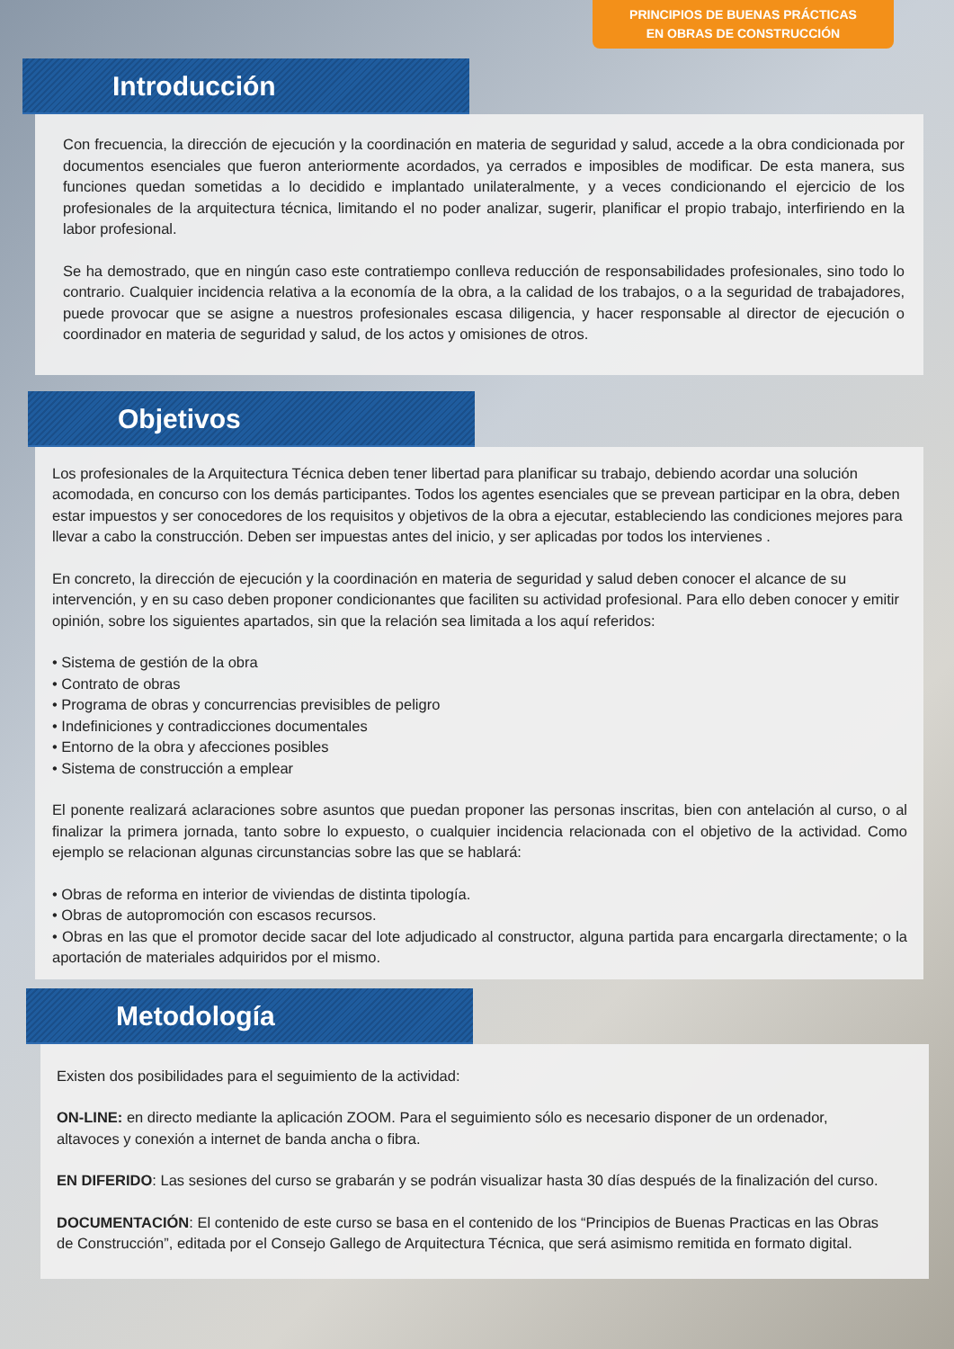PRINCIPIOS DE BUENAS PRÁCTICAS
EN OBRAS DE CONSTRUCCIÓN
Introducción
Con frecuencia, la dirección de ejecución y la coordinación en materia de seguridad y salud, accede a la obra condicionada por documentos esenciales que fueron anteriormente acordados, ya cerrados e imposibles de modificar. De esta manera, sus funciones quedan sometidas a lo decidido e implantado unilateralmente, y a veces condicionando el ejercicio de los profesionales de la arquitectura técnica, limitando el no poder analizar, sugerir, planificar el propio trabajo, interfiriendo en la labor profesional.
Se ha demostrado, que en ningún caso este contratiempo conlleva reducción de responsabilidades profesionales, sino todo lo contrario. Cualquier incidencia relativa a la economía de la obra, a la calidad de los trabajos, o a la seguridad de trabajadores, puede provocar que se asigne a nuestros profesionales escasa diligencia, y hacer responsable al director de ejecución o coordinador en materia de seguridad y salud, de los actos y omisiones de otros.
Objetivos
Los profesionales de la Arquitectura Técnica deben tener libertad para planificar su trabajo, debiendo acordar una solución acomodada, en concurso con los demás participantes. Todos los agentes esenciales que se prevean participar en la obra, deben estar impuestos y ser conocedores de los requisitos y objetivos de la obra a ejecutar, estableciendo las condiciones mejores para llevar a cabo la construcción. Deben ser impuestas antes del inicio, y ser aplicadas por todos los intervienes .
En concreto, la dirección de ejecución y la coordinación en materia de seguridad y salud deben conocer el alcance de su intervención, y en su caso deben proponer condicionantes que faciliten su actividad profesional. Para ello deben conocer y emitir opinión, sobre los siguientes apartados, sin que la relación sea limitada a los aquí referidos:
• Sistema de gestión de la obra
• Contrato de obras
• Programa de obras y concurrencias previsibles de peligro
• Indefiniciones y contradicciones documentales
• Entorno de la obra y afecciones posibles
• Sistema de construcción a emplear
El ponente realizará aclaraciones sobre asuntos que puedan proponer las personas inscritas, bien con antelación al curso, o al finalizar la primera jornada, tanto sobre lo expuesto, o cualquier incidencia relacionada con el objetivo de la actividad. Como ejemplo se relacionan algunas circunstancias sobre las que se hablará:
• Obras de reforma en interior de viviendas de distinta tipología.
• Obras de autopromoción con escasos recursos.
• Obras en las que el promotor decide sacar del lote adjudicado al constructor, alguna partida para encargarla directamente; o la aportación de materiales adquiridos por el mismo.
Metodología
Existen dos posibilidades para el seguimiento de la actividad:
ON-LINE: en directo mediante la aplicación ZOOM. Para el seguimiento sólo es necesario disponer de un ordenador, altavoces y conexión a internet de banda ancha o fibra.
EN DIFERIDO: Las sesiones del curso se grabarán y se podrán visualizar hasta 30 días después de la finalización del curso.
DOCUMENTACIÓN: El contenido de este curso se basa en el contenido de los “Principios de Buenas Practicas en las Obras de Construcción”, editada por el Consejo Gallego de Arquitectura Técnica, que será asimismo remitida en formato digital.